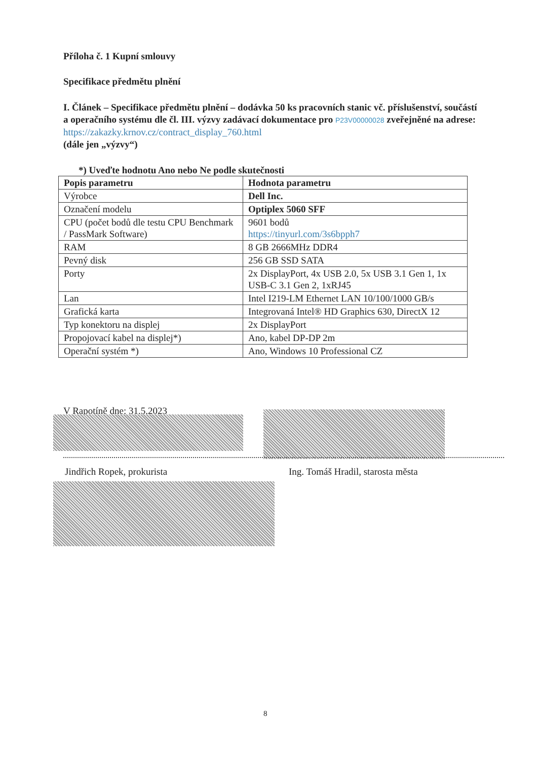Příloha č. 1 Kupní smlouvy
Specifikace předmětu plnění
I. Článek – Specifikace předmětu plnění – dodávka 50 ks pracovních stanic vč. příslušenství, součástí a operačního systému dle čl. III. výzvy zadávací dokumentace pro P23V00000028 zveřejněné na adrese: https://zakazky.krnov.cz/contract_display_760.html
(dále jen „výzvy“)
*) Uveďte hodnotu Ano nebo Ne podle skutečnosti
| Popis parametru | Hodnota parametru |
| Výrobce | Dell Inc. |
| Označení modelu | Optiplex 5060 SFF |
| CPU (počet bodů dle testu CPU Benchmark / PassMark Software) | 9601 bodů https://tinyurl.com/3s6bpph7 |
| RAM | 8 GB 2666MHz DDR4 |
| Pevný disk | 256 GB SSD SATA |
| Porty | 2x DisplayPort, 4x USB 2.0, 5x USB 3.1 Gen 1, 1x USB-C 3.1 Gen 2, 1xRJ45 |
| Lan | Intel I219-LM Ethernet LAN 10/100/1000 GB/s |
| Grafická karta | Integrovaná Intel® HD Graphics 630, DirectX 12 |
| Typ konektoru na displej | 2x DisplayPort |
| Propojovací kabel na displej*) | Ano, kabel DP-DP 2m |
| Operační systém *) | Ano, Windows 10 Professional CZ |
V Rapotíně dne: 31.5.2023
Jindřich Ropek, prokurista
Ing. Tomáš Hradil, starosta města
8